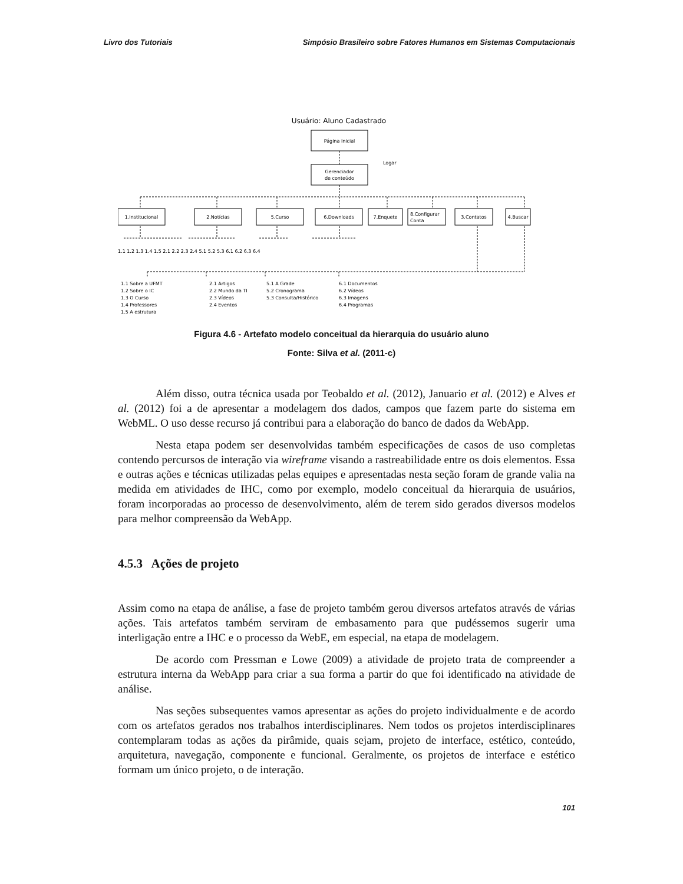Livro dos Tutoriais Simpósio Brasileiro sobre Fatores Humanos em Sistemas Computacionais
Usuário: Aluno Cadastrado
Página Inicial
Logar
Gerenciador
de conteúdo
1.Institucional
2.Notícias
5.Curso
6.Downloads
7.Enquete
8.Configurar
Conta
3.Contatos
4.Buscar
1.1 1.2 1.3 1.4 1.5 2.1 2.2 2.3 2.4 5.1 5.2 5.3 6.1 6.2 6.3 6.4
1.1 Sobre a UFMT
1.2 Sobre o IC
1.3 O Curso
1.4 Professores
1.5 A estrutura
2.1 Artigos
2.2 Mundo da TI
2.3 Vídeos
2.4 Eventos
5.1 A Grade
5.2 Cronograma
5.3 Consulta/Histórico
6.1 Documentos
6.2 Vídeos
6.3 Imagens
6.4 Programas
Figura 4.6 - Artefato modelo conceitual da hierarquia do usuário aluno
Fonte: Silva et al. (2011-c)
Além disso, outra técnica usada por Teobaldo et al. (2012), Januario et al. (2012) e Alves et al. (2012) foi a de apresentar a modelagem dos dados, campos que fazem parte do sistema em WebML. O uso desse recurso já contribui para a elaboração do banco de dados da WebApp.
Nesta etapa podem ser desenvolvidas também especificações de casos de uso completas contendo percursos de interação via wireframe visando a rastreabilidade entre os dois elementos. Essa e outras ações e técnicas utilizadas pelas equipes e apresentadas nesta seção foram de grande valia na medida em atividades de IHC, como por exemplo, modelo conceitual da hierarquia de usuários, foram incorporadas ao processo de desenvolvimento, além de terem sido gerados diversos modelos para melhor compreensão da WebApp.
4.5.3 Ações de projeto
Assim como na etapa de análise, a fase de projeto também gerou diversos artefatos através de várias ações. Tais artefatos também serviram de embasamento para que pudéssemos sugerir uma interligação entre a IHC e o processo da WebE, em especial, na etapa de modelagem.
De acordo com Pressman e Lowe (2009) a atividade de projeto trata de compreender a estrutura interna da WebApp para criar a sua forma a partir do que foi identificado na atividade de análise.
Nas seções subsequentes vamos apresentar as ações do projeto individualmente e de acordo com os artefatos gerados nos trabalhos interdisciplinares. Nem todos os projetos interdisciplinares contemplaram todas as ações da pirâmide, quais sejam, projeto de interface, estético, conteúdo, arquitetura, navegação, componente e funcional. Geralmente, os projetos de interface e estético formam um único projeto, o de interação.
101